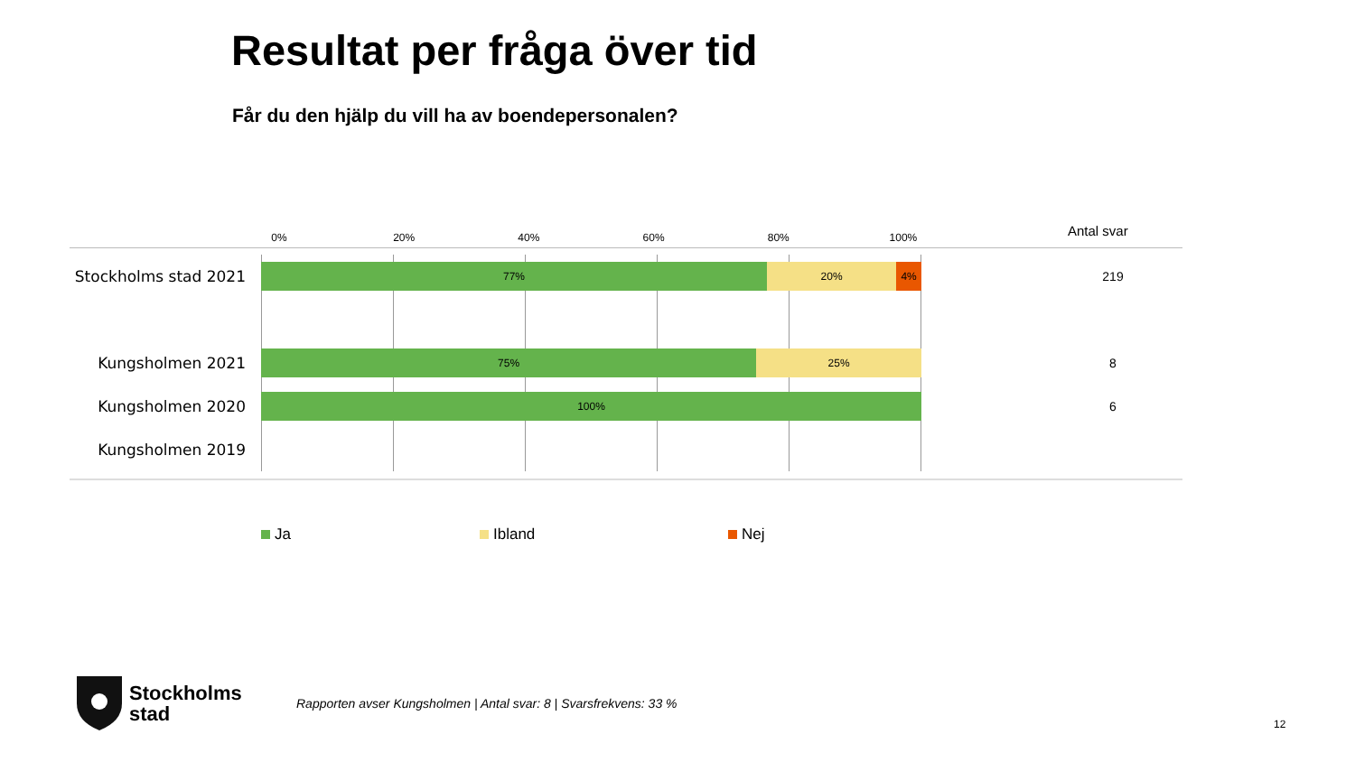Resultat per fråga över tid
Får du den hjälp du vill ha av boendepersonalen?
Antal svar
0% 20% 40% 60% 80% 100%
Stockholms stad 2021
77% 20% 4%
219
Kungsholmen 2021
75% 25%
8
Kungsholmen 2020 100%
6
Kungsholmen 2019
Ja Ibland Nej
Stockholms
stad
Rapporten avser Kungsholmen | Antal svar: 8 | Svarsfrekvens: 33 %
12